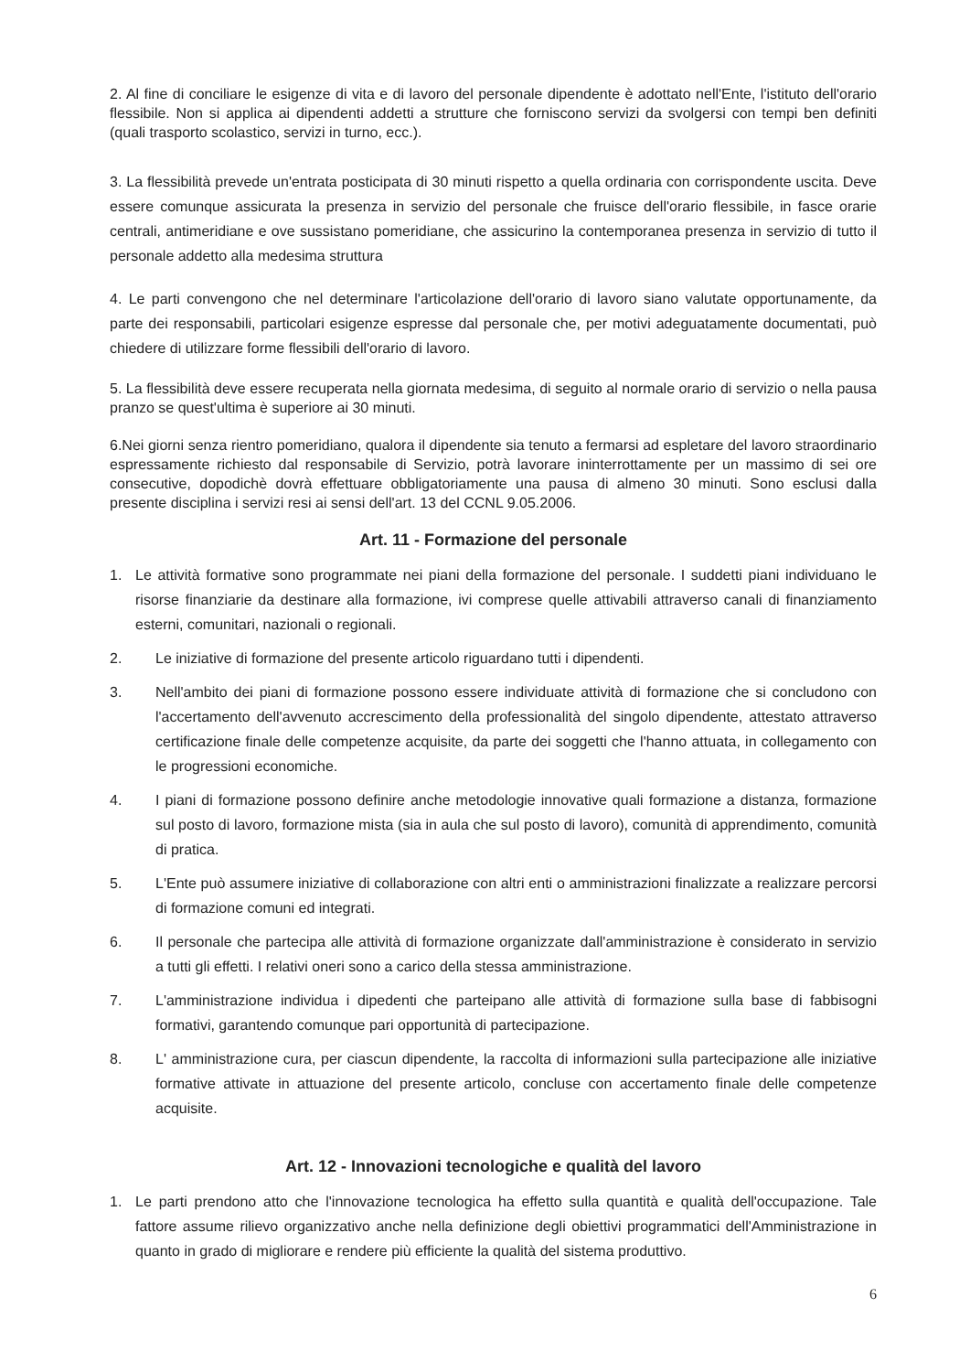2. Al fine di conciliare le esigenze di vita e di lavoro del personale dipendente è adottato nell'Ente, l'istituto dell'orario flessibile. Non si applica ai dipendenti addetti a strutture che forniscono servizi da svolgersi con tempi ben definiti (quali trasporto scolastico, servizi in turno, ecc.).
3. La flessibilità prevede un'entrata posticipata di 30 minuti rispetto a quella ordinaria con corrispondente uscita. Deve essere comunque assicurata la presenza in servizio del personale che fruisce dell'orario flessibile, in fasce orarie centrali, antimeridiane e ove sussistano pomeridiane, che assicurino la contemporanea presenza in servizio di tutto il personale addetto alla medesima struttura
4. Le parti convengono che nel determinare l'articolazione dell'orario di lavoro siano valutate opportunamente, da parte dei responsabili, particolari esigenze espresse dal personale che, per motivi adeguatamente documentati, può chiedere di utilizzare forme flessibili dell'orario di lavoro.
5. La flessibilità deve essere recuperata nella giornata medesima, di seguito al normale orario di servizio o nella pausa pranzo se quest'ultima è superiore ai 30 minuti.
6.Nei giorni senza rientro pomeridiano, qualora il dipendente sia tenuto a fermarsi ad espletare del lavoro straordinario espressamente richiesto dal responsabile di Servizio, potrà lavorare ininterrottamente per un massimo di sei ore consecutive, dopodichè dovrà effettuare obbligatoriamente una pausa di almeno 30 minuti. Sono esclusi dalla presente disciplina i servizi resi ai sensi dell'art. 13 del CCNL 9.05.2006.
Art. 11 - Formazione del personale
1. Le attività formative sono programmate nei piani della formazione del personale. I suddetti piani individuano le risorse finanziarie da destinare alla formazione, ivi comprese quelle attivabili attraverso canali di finanziamento esterni, comunitari, nazionali o regionali.
2. Le iniziative di formazione del presente articolo riguardano tutti i dipendenti.
3. Nell'ambito dei piani di formazione possono essere individuate attività di formazione che si concludono con l'accertamento dell'avvenuto accrescimento della professionalità del singolo dipendente, attestato attraverso certificazione finale delle competenze acquisite, da parte dei soggetti che l'hanno attuata, in collegamento con le progressioni economiche.
4. I piani di formazione possono definire anche metodologie innovative quali formazione a distanza, formazione sul posto di lavoro, formazione mista (sia in aula che sul posto di lavoro), comunità di apprendimento, comunità di pratica.
5. L'Ente può assumere iniziative di collaborazione con altri enti o amministrazioni finalizzate a realizzare percorsi di formazione comuni ed integrati.
6. Il personale che partecipa alle attività di formazione organizzate dall'amministrazione è considerato in servizio a tutti gli effetti. I relativi oneri sono a carico della stessa amministrazione.
7. L'amministrazione individua i dipedenti che parteipano alle attività di formazione sulla base di fabbisogni formativi, garantendo comunque pari opportunità di partecipazione.
8. L' amministrazione cura, per ciascun dipendente, la raccolta di informazioni sulla partecipazione alle iniziative formative attivate in attuazione del presente articolo, concluse con accertamento finale delle competenze acquisite.
Art. 12 - Innovazioni tecnologiche e qualità del lavoro
1. Le parti prendono atto che l'innovazione tecnologica ha effetto sulla quantità e qualità dell'occupazione. Tale fattore assume rilievo organizzativo anche nella definizione degli obiettivi programmatici dell'Amministrazione in quanto in grado di migliorare e rendere più efficiente la qualità del sistema produttivo.
6